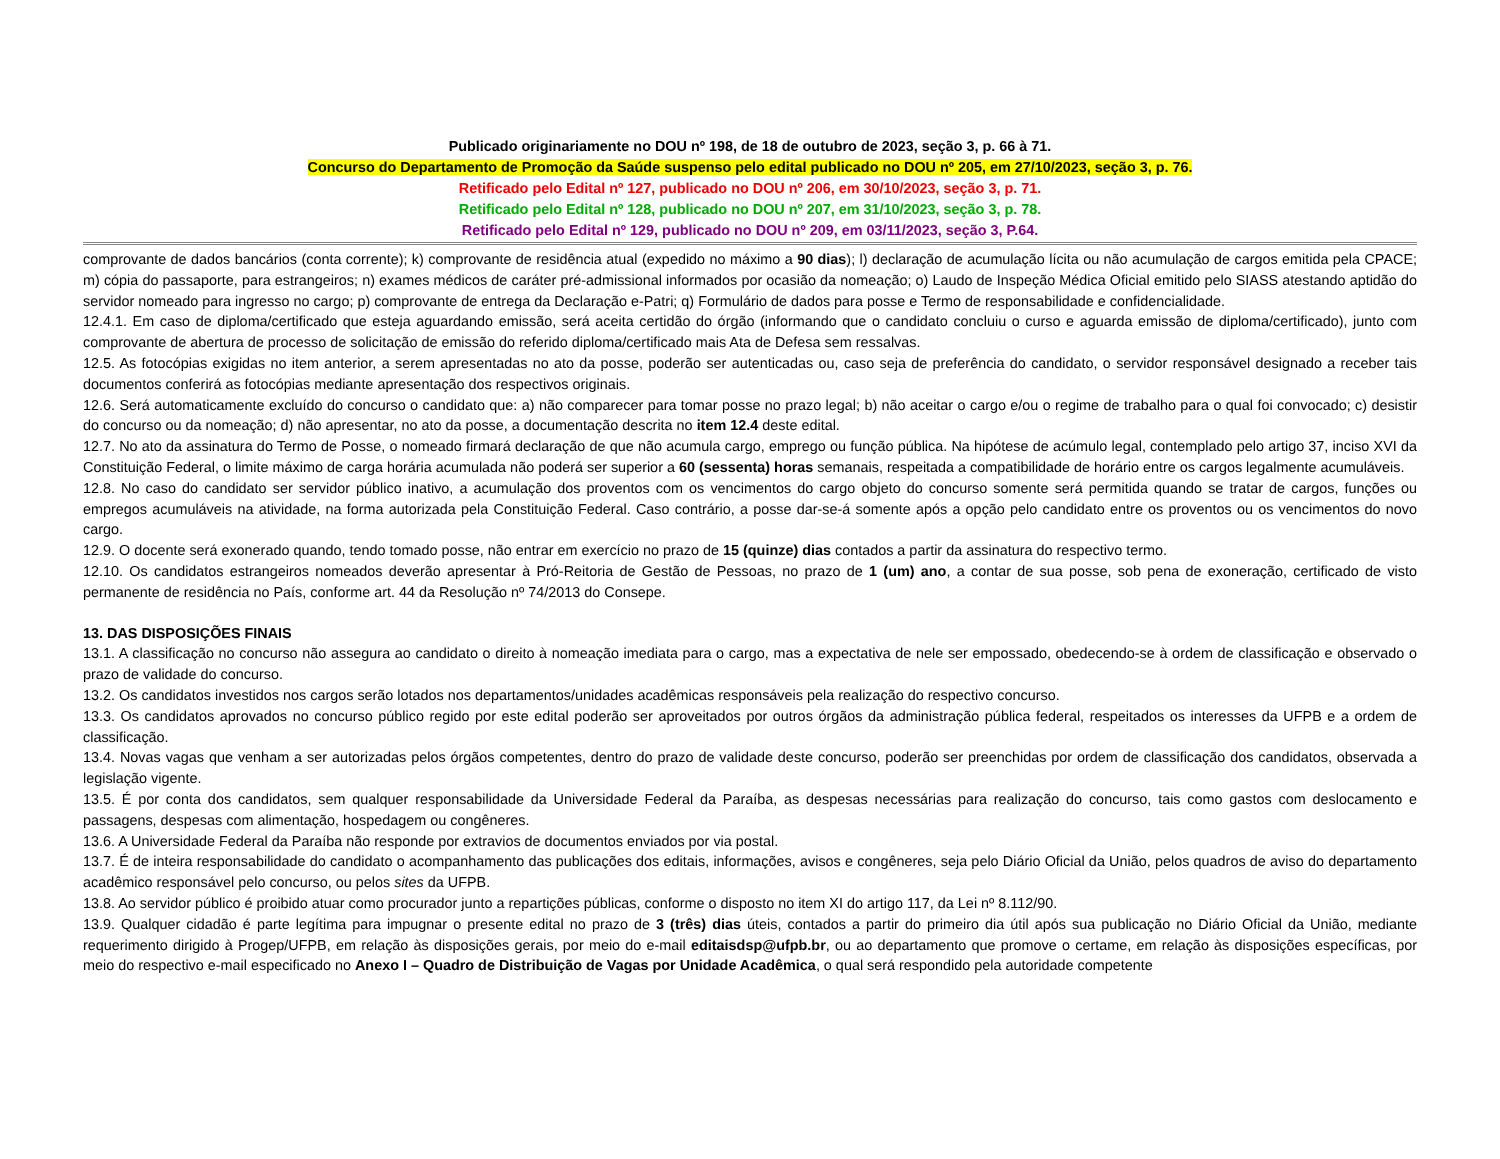Publicado originariamente no DOU nº 198, de 18 de outubro de 2023, seção 3, p. 66 à 71.
Concurso do Departamento de Promoção da Saúde suspenso pelo edital publicado no DOU nº 205, em 27/10/2023, seção 3, p. 76.
Retificado pelo Edital nº 127, publicado no DOU nº 206, em 30/10/2023, seção 3, p. 71.
Retificado pelo Edital nº 128, publicado no DOU nº 207, em 31/10/2023, seção 3, p. 78.
Retificado pelo Edital nº 129, publicado no DOU nº 209, em 03/11/2023, seção 3, P.64.
comprovante de dados bancários (conta corrente); k) comprovante de residência atual (expedido no máximo a 90 dias); l) declaração de acumulação lícita ou não acumulação de cargos emitida pela CPACE; m) cópia do passaporte, para estrangeiros; n) exames médicos de caráter pré-admissional informados por ocasião da nomeação; o) Laudo de Inspeção Médica Oficial emitido pelo SIASS atestando aptidão do servidor nomeado para ingresso no cargo; p) comprovante de entrega da Declaração e-Patri; q) Formulário de dados para posse e Termo de responsabilidade e confidencialidade.
12.4.1. Em caso de diploma/certificado que esteja aguardando emissão, será aceita certidão do órgão (informando que o candidato concluiu o curso e aguarda emissão de diploma/certificado), junto com comprovante de abertura de processo de solicitação de emissão do referido diploma/certificado mais Ata de Defesa sem ressalvas.
12.5. As fotocópias exigidas no item anterior, a serem apresentadas no ato da posse, poderão ser autenticadas ou, caso seja de preferência do candidato, o servidor responsável designado a receber tais documentos conferirá as fotocópias mediante apresentação dos respectivos originais.
12.6. Será automaticamente excluído do concurso o candidato que: a) não comparecer para tomar posse no prazo legal; b) não aceitar o cargo e/ou o regime de trabalho para o qual foi convocado; c) desistir do concurso ou da nomeação; d) não apresentar, no ato da posse, a documentação descrita no item 12.4 deste edital.
12.7. No ato da assinatura do Termo de Posse, o nomeado firmará declaração de que não acumula cargo, emprego ou função pública. Na hipótese de acúmulo legal, contemplado pelo artigo 37, inciso XVI da Constituição Federal, o limite máximo de carga horária acumulada não poderá ser superior a 60 (sessenta) horas semanais, respeitada a compatibilidade de horário entre os cargos legalmente acumuláveis.
12.8. No caso do candidato ser servidor público inativo, a acumulação dos proventos com os vencimentos do cargo objeto do concurso somente será permitida quando se tratar de cargos, funções ou empregos acumuláveis na atividade, na forma autorizada pela Constituição Federal. Caso contrário, a posse dar-se-á somente após a opção pelo candidato entre os proventos ou os vencimentos do novo cargo.
12.9. O docente será exonerado quando, tendo tomado posse, não entrar em exercício no prazo de 15 (quinze) dias contados a partir da assinatura do respectivo termo.
12.10. Os candidatos estrangeiros nomeados deverão apresentar à Pró-Reitoria de Gestão de Pessoas, no prazo de 1 (um) ano, a contar de sua posse, sob pena de exoneração, certificado de visto permanente de residência no País, conforme art. 44 da Resolução nº 74/2013 do Consepe.
13. DAS DISPOSIÇÕES FINAIS
13.1. A classificação no concurso não assegura ao candidato o direito à nomeação imediata para o cargo, mas a expectativa de nele ser empossado, obedecendo-se à ordem de classificação e observado o prazo de validade do concurso.
13.2. Os candidatos investidos nos cargos serão lotados nos departamentos/unidades acadêmicas responsáveis pela realização do respectivo concurso.
13.3. Os candidatos aprovados no concurso público regido por este edital poderão ser aproveitados por outros órgãos da administração pública federal, respeitados os interesses da UFPB e a ordem de classificação.
13.4. Novas vagas que venham a ser autorizadas pelos órgãos competentes, dentro do prazo de validade deste concurso, poderão ser preenchidas por ordem de classificação dos candidatos, observada a legislação vigente.
13.5. É por conta dos candidatos, sem qualquer responsabilidade da Universidade Federal da Paraíba, as despesas necessárias para realização do concurso, tais como gastos com deslocamento e passagens, despesas com alimentação, hospedagem ou congêneres.
13.6. A Universidade Federal da Paraíba não responde por extravios de documentos enviados por via postal.
13.7. É de inteira responsabilidade do candidato o acompanhamento das publicações dos editais, informações, avisos e congêneres, seja pelo Diário Oficial da União, pelos quadros de aviso do departamento acadêmico responsável pelo concurso, ou pelos sites da UFPB.
13.8. Ao servidor público é proibido atuar como procurador junto a repartições públicas, conforme o disposto no item XI do artigo 117, da Lei nº 8.112/90.
13.9. Qualquer cidadão é parte legítima para impugnar o presente edital no prazo de 3 (três) dias úteis, contados a partir do primeiro dia útil após sua publicação no Diário Oficial da União, mediante requerimento dirigido à Progep/UFPB, em relação às disposições gerais, por meio do e-mail editaisdsp@ufpb.br, ou ao departamento que promove o certame, em relação às disposições específicas, por meio do respectivo e-mail especificado no Anexo I – Quadro de Distribuição de Vagas por Unidade Acadêmica, o qual será respondido pela autoridade competente